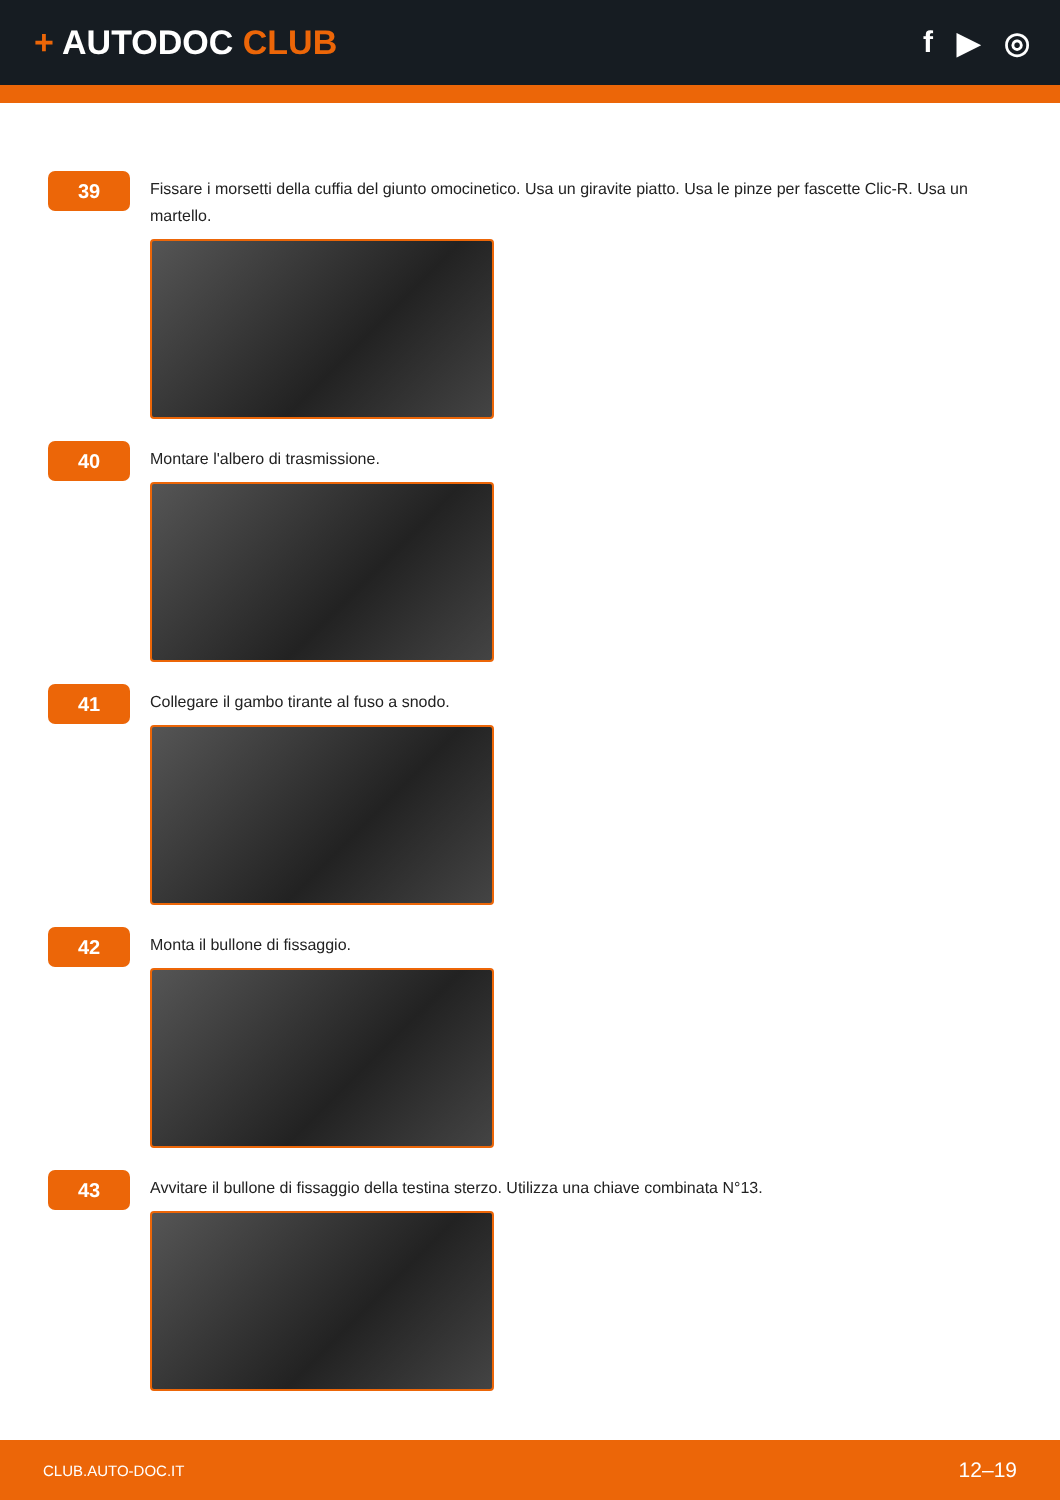+ AUTODOC CLUB
f ▶ ◎
39
Fissare i morsetti della cuffia del giunto omocinetico. Usa un giravite piatto. Usa le pinze per fascette Clic-R. Usa un martello.
40
Montare l'albero di trasmissione.
41
Collegare il gambo tirante al fuso a snodo.
42
Monta il bullone di fissaggio.
43
Avvitare il bullone di fissaggio della testina sterzo. Utilizza una chiave combinata N°13.
CLUB.AUTO-DOC.IT
12–19